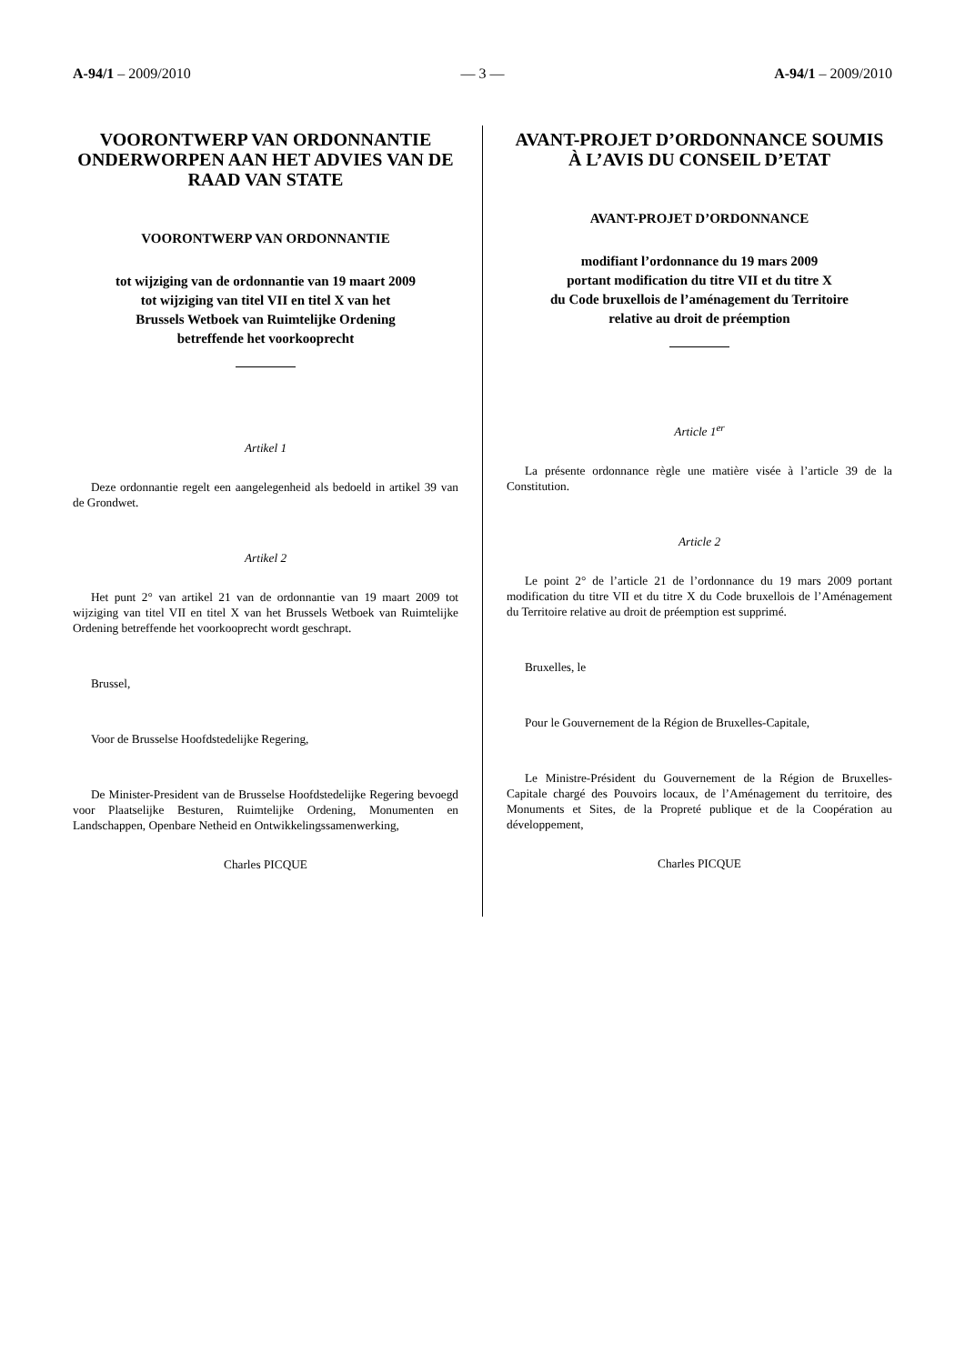A-94/1 – 2009/2010 — 3 — A-94/1 – 2009/2010
VOORONTWERP VAN ORDONNANTIE ONDERWORPEN AAN HET ADVIES VAN DE RAAD VAN STATE
VOORONTWERP VAN ORDONNANTIE
tot wijziging van de ordonnantie van 19 maart 2009
tot wijziging van titel VII en titel X van het
Brussels Wetboek van Ruimtelijke Ordening
betreffende het voorkooprecht
Artikel 1
Deze ordonnantie regelt een aangelegenheid als bedoeld in artikel 39 van de Grondwet.
Artikel 2
Het punt 2° van artikel 21 van de ordonnantie van 19 maart 2009 tot wijziging van titel VII en titel X van het Brussels Wetboek van Ruimtelijke Ordening betreffende het voorkooprecht wordt geschrapt.
Brussel,
Voor de Brusselse Hoofdstedelijke Regering,
De Minister-President van de Brusselse Hoofdstedelijke Regering bevoegd voor Plaatselijke Besturen, Ruimtelijke Ordening, Monumenten en Landschappen, Openbare Netheid en Ontwikkelingssamenwerking,
Charles PICQUE
AVANT-PROJET D’ORDONNANCE SOUMIS À L’AVIS DU CONSEIL D’ETAT
AVANT-PROJET D’ORDONNANCE
modifiant l’ordonnance du 19 mars 2009
portant modification du titre VII et du titre X
du Code bruxellois de l’aménagement du Territoire
relative au droit de préemption
Article 1<sup>er</sup>
La présente ordonnance règle une matière visée à l’article 39 de la Constitution.
Article 2
Le point 2° de l’article 21 de l’ordonnance du 19 mars 2009 portant modification du titre VII et du titre X du Code bruxellois de l’Aménagement du Territoire relative au droit de préemption est supprimé.
Bruxelles, le
Pour le Gouvernement de la Région de Bruxelles-Capitale,
Le Ministre-Président du Gouvernement de la Région de Bruxelles-Capitale chargé des Pouvoirs locaux, de l’Aménagement du territoire, des Monuments et Sites, de la Propreté publique et de la Coopération au développement,
Charles PICQUE